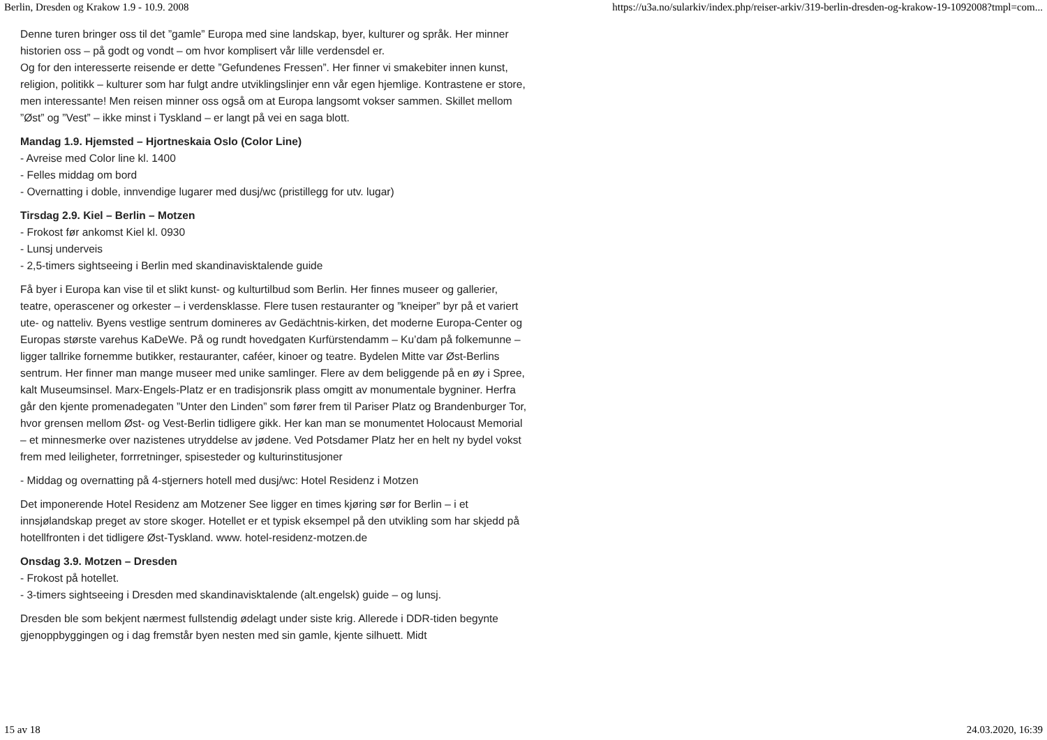Berlin, Dresden og Krakow 1.9 - 10.9. 2008 https://u3a.no/sularkiv/index.php/reiser-arkiv/319-berlin-dresden-og-krakow-19-1092008?tmpl=com...
Denne turen bringer oss til det ”gamle” Europa med sine landskap, byer, kulturer og språk. Her minner historien oss – på godt og vondt – om hvor komplisert vår lille verdensdel er.
Og for den interesserte reisende er dette ”Gefundenes Fressen”. Her finner vi smakebiter innen kunst, religion, politikk – kulturer som har fulgt andre utviklingslinjer enn vår egen hjemlige. Kontrastene er store, men interessante! Men reisen minner oss også om at Europa langsomt vokser sammen. Skillet mellom ”Øst” og ”Vest” – ikke minst i Tyskland – er langt på vei en saga blott.
Mandag 1.9. Hjemsted – Hjortneskaia Oslo (Color Line)
- Avreise med Color line kl. 1400
- Felles middag om bord
- Overnatting i doble, innvendige lugarer med dusj/wc (pristillegg for utv. lugar)
Tirsdag 2.9. Kiel – Berlin – Motzen
- Frokost før ankomst Kiel kl. 0930
- Lunsj underveis
- 2,5-timers sightseeing i Berlin med skandinavisktalende guide
Få byer i Europa kan vise til et slikt kunst- og kulturtilbud som Berlin. Her finnes museer og gallerier, teatre, operascener og orkester – i verdensklasse. Flere tusen restauranter og ”kneiper” byr på et variert ute- og natteliv. Byens vestlige sentrum domineres av Gedächtnis-kirken, det moderne Europa-Center og Europas største varehus KaDeWe. På og rundt hovedgaten Kurfürstendamm – Ku’dam på folkemunne – ligger tallrike fornemme butikker, restauranter, caféer, kinoer og teatre. Bydelen Mitte var Øst-Berlins sentrum. Her finner man mange museer med unike samlinger. Flere av dem beliggende på en øy i Spree, kalt Museumsinsel. Marx-Engels-Platz er en tradisjonsrik plass omgitt av monumentale bygniner. Herfra går den kjente promenadegaten ”Unter den Linden” som fører frem til Pariser Platz og Brandenburger Tor, hvor grensen mellom Øst- og Vest-Berlin tidligere gikk. Her kan man se monumentet Holocaust Memorial – et minnesmerke over nazistenes utryddelse av jødene. Ved Potsdamer Platz her en helt ny bydel vokst frem med leiligheter, forrretninger, spisesteder og kulturinstitusjoner
- Middag og overnatting på 4-stjerners hotell med dusj/wc: Hotel Residenz i Motzen
Det imponerende Hotel Residenz am Motzener See ligger en times kjøring sør for Berlin – i et innsjølandskap preget av store skoger. Hotellet er et typisk eksempel på den utvikling som har skjedd på hotellfronten i det tidligere Øst-Tyskland. www. hotel-residenz-motzen.de
Onsdag 3.9. Motzen – Dresden
- Frokost på hotellet.
- 3-timers sightseeing i Dresden med skandinavisktalende (alt.engelsk) guide – og lunsj.
Dresden ble som bekjent nærmest fullstendig ødelagt under siste krig. Allerede i DDR-tiden begynte gjenoppbyggingen og i dag fremstår byen nesten med sin gamle, kjente silhuett. Midt
15 av 18 24.03.2020, 16:39